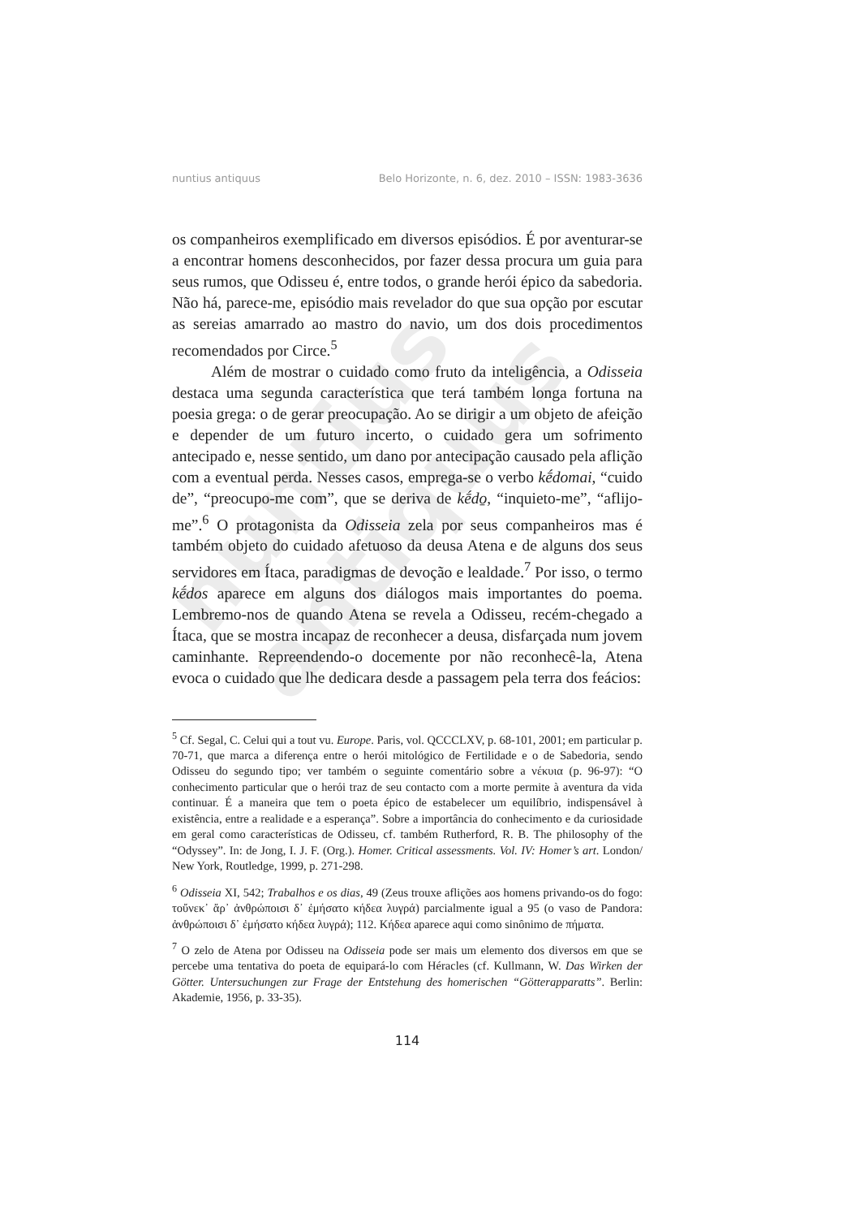nuntius antiquus
nuntius antiquus Belo Horizonte, n. 6, dez. 2010 – ISSN: 1983-3636
os companheiros exemplificado em diversos episódios. É por aventurar-se a encontrar homens desconhecidos, por fazer dessa procura um guia para seus rumos, que Odisseu é, entre todos, o grande herói épico da sabedoria. Não há, parece-me, episódio mais revelador do que sua opção por escutar as sereias amarrado ao mastro do navio, um dos dois procedimentos recomendados por Circe.<sup>5</sup>
Além de mostrar o cuidado como fruto da inteligência, a Odisseia destaca uma segunda característica que terá também longa fortuna na poesia grega: o de gerar preocupação. Ao se dirigir a um objeto de afeição e depender de um futuro incerto, o cuidado gera um sofrimento antecipado e, nesse sentido, um dano por antecipação causado pela aflição com a eventual perda. Nesses casos, emprega-se o verbo kḗdomai, “cuido de”, “preocupo-me com”, que se deriva de kḗdo̱, “inquieto-me”, “aflijo-me”.<sup>6</sup> O protagonista da Odisseia zela por seus companheiros mas é também objeto do cuidado afetuoso da deusa Atena e de alguns dos seus servidores em Ítaca, paradigmas de devoção e lealdade.<sup>7</sup> Por isso, o termo kḗdos aparece em alguns dos diálogos mais importantes do poema. Lembremo-nos de quando Atena se revela a Odisseu, recém-chegado a Ítaca, que se mostra incapaz de reconhecer a deusa, disfarçada num jovem caminhante. Repreendendo-o docemente por não reconhecê-la, Atena evoca o cuidado que lhe dedicara desde a passagem pela terra dos feácios:
<sup>5</sup> Cf. Segal, C. Celui qui a tout vu. Europe. Paris, vol. QCCCLXV, p. 68-101, 2001; em particular p. 70-71, que marca a diferença entre o herói mitológico de Fertilidade e o de Sabedoria, sendo Odisseu do segundo tipo; ver também o seguinte comentário sobre a νέκυια (p. 96-97): “O conhecimento particular que o herói traz de seu contacto com a morte permite à aventura da vida continuar. É a maneira que tem o poeta épico de estabelecer um equilíbrio, indispensável à existência, entre a realidade e a esperança”. Sobre a importância do conhecimento e da curiosidade em geral como características de Odisseu, cf. também Rutherford, R. B. The philosophy of the “Odyssey”. In: de Jong, I. J. F. (Org.). Homer. Critical assessments. Vol. IV: Homer’s art. London/ New York, Routledge, 1999, p. 271-298.
<sup>6</sup> Odisseia XI, 542; Trabalhos e os dias, 49 (Zeus trouxe aflições aos homens privando-os do fogo: τοὔνεκ᾽ ἄρ᾽ ἀνθρώποισι δ᾽ ἐμήσατο κήδεα λυγρά) parcialmente igual a 95 (o vaso de Pandora: ἀνθρώποισι δ᾽ ἐμήσατο κήδεα λυγρά); 112. Κήδεα aparece aqui como sinônimo de πήματα.
<sup>7</sup> O zelo de Atena por Odisseu na Odisseia pode ser mais um elemento dos diversos em que se percebe uma tentativa do poeta de equipará-lo com Héracles (cf. Kullmann, W. Das Wirken der Götter. Untersuchungen zur Frage der Entstehung des homerischen “Götterapparatts”. Berlin: Akademie, 1956, p. 33-35).
114